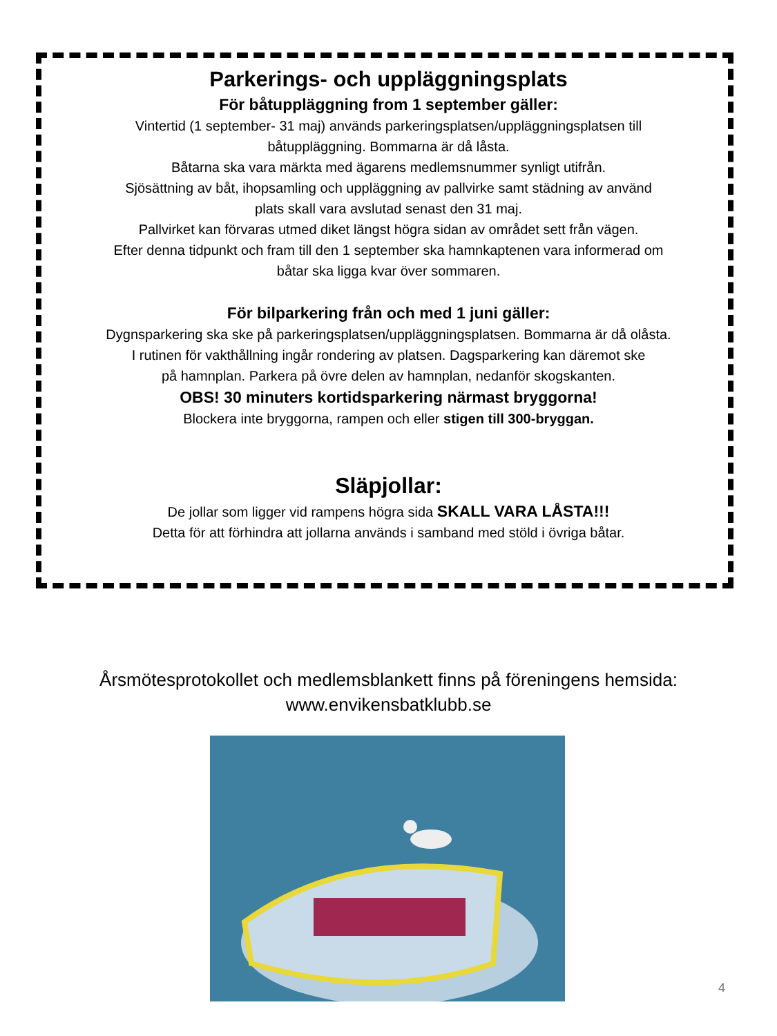Parkerings- och uppläggningsplats
För båtuppläggning from 1 september gäller:
Vintertid (1 september- 31 maj) används parkeringsplatsen/uppläggningsplatsen till
båtuppläggning. Bommarna är då låsta.
Båtarna ska vara märkta med ägarens medlemsnummer synligt utifrån.
Sjösättning av båt, ihopsamling och uppläggning av pallvirke samt städning av använd
plats skall vara avslutad senast den 31 maj.
Pallvirket kan förvaras utmed diket längst högra sidan av området sett från vägen.
Efter denna tidpunkt och fram till den 1 september ska hamnkaptenen vara informerad om
båtar ska ligga kvar över sommaren.
För bilparkering från och med 1 juni gäller:
Dygnsparkering ska ske på parkeringsplatsen/uppläggningsplatsen. Bommarna är då olåsta.
I rutinen för vakthållning ingår rondering av platsen. Dagsparkering kan däremot ske
på hamnplan. Parkera på övre delen av hamnplan, nedanför skogskanten.
OBS! 30 minuters kortidsparkering närmast bryggorna!
Blockera inte bryggorna, rampen och eller stigen till 300-bryggan.
Släpjollar:
De jollar som ligger vid rampens högra sida SKALL VARA LÅSTA!!!
Detta för att förhindra att jollarna används i samband med stöld i övriga båtar.
Årsmötesprotokollet och medlemsblankett finns på föreningens hemsida:
www.envikensbatklubb.se
4